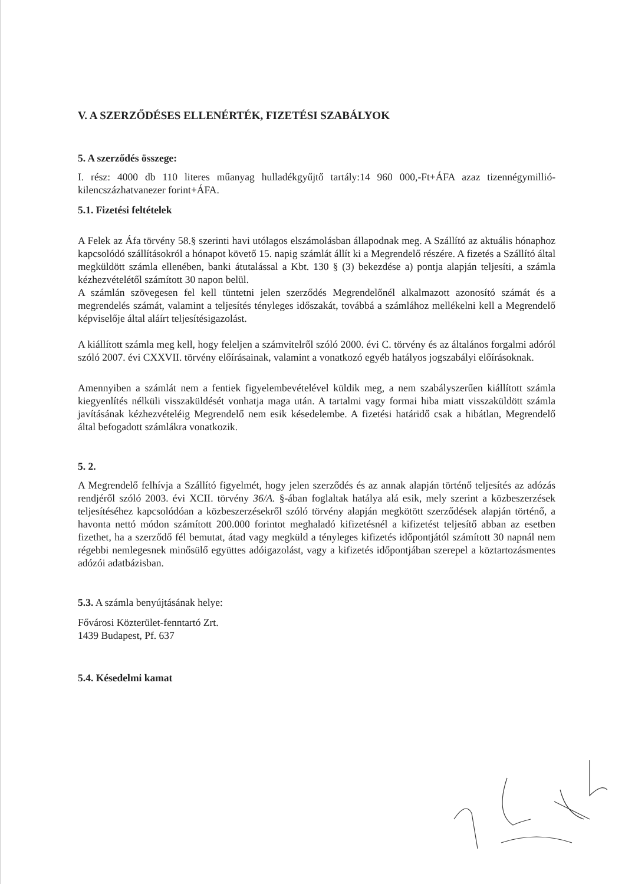V. A SZERZŐDÉSES ELLENÉRTÉK, FIZETÉSI SZABÁLYOK
5. A szerződés összege:
I. rész: 4000 db 110 literes műanyag hulladékgyűjtő tartály:14 960 000,-Ft+ÁFA azaz tizennégymillió-kilencszázhatvanezer forint+ÁFA.
5.1. Fizetési feltételek
A Felek az Áfa törvény 58.§ szerinti havi utólagos elszámolásban állapodnak meg. A Szállító az aktuális hónaphoz kapcsolódó szállításokról a hónapot követő 15. napig számlát állít ki a Megrendelő részére. A fizetés a Szállító által megküldött számla ellenében, banki átutalással a Kbt. 130 § (3) bekezdése a) pontja alapján teljesíti, a számla kézhezvételétől számított 30 napon belül.
A számlán szövegesen fel kell tüntetni jelen szerződés Megrendelőnél alkalmazott azonosító számát és a megrendelés számát, valamint a teljesítés tényleges időszakát, továbbá a számlához mellékelni kell a Megrendelő képviselője által aláírt teljesítésigazolást.
A kiállított számla meg kell, hogy feleljen a számvitelről szóló 2000. évi C. törvény és az általános forgalmi adóról szóló 2007. évi CXXVII. törvény előírásainak, valamint a vonatkozó egyéb hatályos jogszabályi előírásoknak.
Amennyiben a számlát nem a fentiek figyelembevételével küldik meg, a nem szabályszerűen kiállított számla kiegyenlítés nélküli visszaküldését vonhatja maga után. A tartalmi vagy formai hiba miatt visszaküldött számla javításának kézhezvételéig Megrendelő nem esik késedelembe. A fizetési határidő csak a hibátlan, Megrendelő által befogadott számlákra vonatkozik.
5. 2.
A Megrendelő felhívja a Szállító figyelmét, hogy jelen szerződés és az annak alapján történő teljesítés az adózás rendjéről szóló 2003. évi XCII. törvény 36/A. §-ában foglaltak hatálya alá esik, mely szerint a közbeszerzések teljesítéséhez kapcsolódóan a közbeszerzésekről szóló törvény alapján megkötött szerződések alapján történő, a havonta nettó módon számított 200.000 forintot meghaladó kifizetésnél a kifizetést teljesítő abban az esetben fizethet, ha a szerződő fél bemutat, átad vagy megküld a tényleges kifizetés időpontjától számított 30 napnál nem régebbi nemlegesnek minősülő együttes adóigazolást, vagy a kifizetés időpontjában szerepel a köztartozásmentes adózói adatbázisban.
5.3. A számla benyújtásának helye:
Fővárosi Közterület-fenntartó Zrt.
1439 Budapest, Pf. 637
5.4. Késedelmi kamat